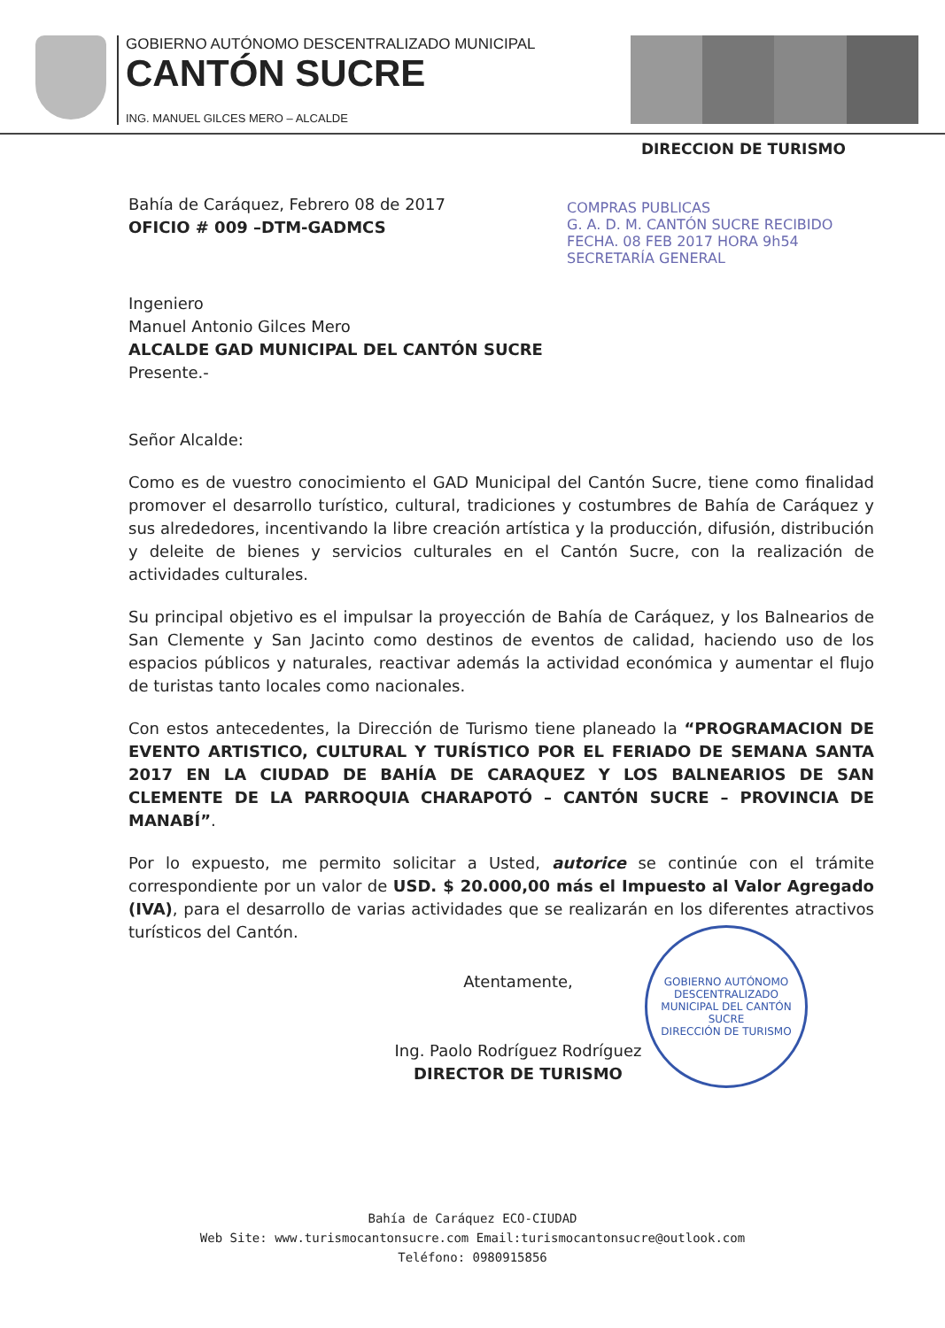GOBIERNO AUTÓNOMO DESCENTRALIZADO MUNICIPAL
CANTÓN SUCRE
ING. MANUEL GILCES MERO – ALCALDE
DIRECCION DE TURISMO
COMPRAS PUBLICAS
G. A. D. M. CANTÓN SUCRE RECIBIDO
FECHA. 08 FEB 2017 HORA 9h54
SECRETARÍA GENERAL
Bahía de Caráquez, Febrero 08 de 2017
OFICIO # 009 –DTM-GADMCS
Ingeniero
Manuel Antonio Gilces Mero
ALCALDE GAD MUNICIPAL DEL CANTÓN SUCRE
Presente.-
Señor Alcalde:
Como es de vuestro conocimiento el GAD Municipal del Cantón Sucre, tiene como finalidad promover el desarrollo turístico, cultural, tradiciones y costumbres de Bahía de Caráquez y sus alrededores, incentivando la libre creación artística y la producción, difusión, distribución y deleite de bienes y servicios culturales en el Cantón Sucre, con la realización de actividades culturales.
Su principal objetivo es el impulsar la proyección de Bahía de Caráquez, y los Balnearios de San Clemente y San Jacinto como destinos de eventos de calidad, haciendo uso de los espacios públicos y naturales, reactivar además la actividad económica y aumentar el flujo de turistas tanto locales como nacionales.
Con estos antecedentes, la Dirección de Turismo tiene planeado la “PROGRAMACION DE EVENTO ARTISTICO, CULTURAL Y TURÍSTICO POR EL FERIADO DE SEMANA SANTA 2017 EN LA CIUDAD DE BAHÍA DE CARAQUEZ Y LOS BALNEARIOS DE SAN CLEMENTE DE LA PARROQUIA CHARAPOTÓ – CANTÓN SUCRE – PROVINCIA DE MANABÍ”.
Por lo expuesto, me permito solicitar a Usted, autorice se continúe con el trámite correspondiente por un valor de USD. $ 20.000,00 más el Impuesto al Valor Agregado (IVA), para el desarrollo de varias actividades que se realizarán en los diferentes atractivos turísticos del Cantón.
Atentamente,
Ing. Paolo Rodríguez Rodríguez
DIRECTOR DE TURISMO
GOBIERNO AUTÓNOMO DESCENTRALIZADO MUNICIPAL DEL CANTÓN SUCRE
DIRECCIÓN DE TURISMO
Bahía de Caráquez ECO-CIUDAD
Web Site: www.turismocantonsucre.com Email:turismocantonsucre@outlook.com
Teléfono: 0980915856